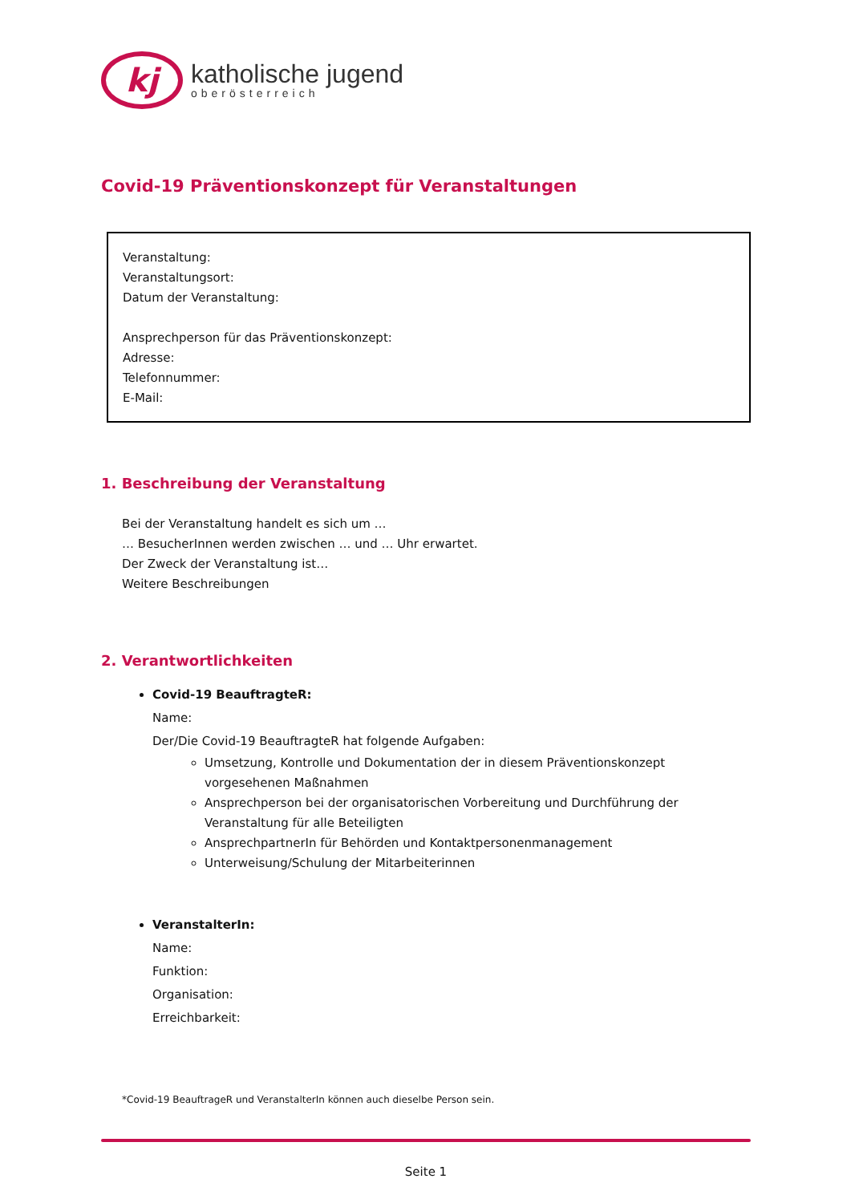kj
katholische jugend
oberösterreich
Covid-19 Präventionskonzept für Veranstaltungen
Veranstaltung:
Veranstaltungsort:
Datum der Veranstaltung:
Ansprechperson für das Präventionskonzept:
Adresse:
Telefonnummer:
E-Mail:
1. Beschreibung der Veranstaltung
Bei der Veranstaltung handelt es sich um …
… BesucherInnen werden zwischen … und … Uhr erwartet.
Der Zweck der Veranstaltung ist…
Weitere Beschreibungen
2. Verantwortlichkeiten
Covid-19 BeauftragteR:
Name:
Der/Die Covid-19 BeauftragteR hat folgende Aufgaben:
Umsetzung, Kontrolle und Dokumentation der in diesem Präventionskonzept vorgesehenen Maßnahmen
Ansprechperson bei der organisatorischen Vorbereitung und Durchführung der Veranstaltung für alle Beteiligten
AnsprechpartnerIn für Behörden und Kontaktpersonenmanagement
Unterweisung/Schulung der Mitarbeiterinnen
VeranstalterIn:
Name:
Funktion:
Organisation:
Erreichbarkeit:
*Covid-19 BeauftrageR und VeranstalterIn können auch dieselbe Person sein.
Seite 1